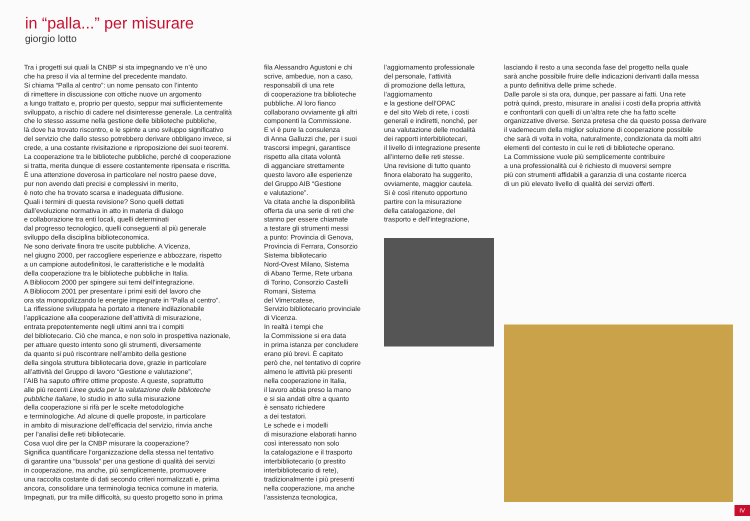in “palla...” per misurare
giorgio lotto
Tra i progetti sui quali la CNBP si sta impegnando ve n’è uno che ha preso il via al termine del precedente mandato. Si chiama “Palla al centro”: un nome pensato con l’intento di rimettere in discussione con ottiche nuove un argomento a lungo trattato e, proprio per questo, seppur mai sufficientemente sviluppato, a rischio di cadere nel disinteresse generale. La centralità che lo stesso assume nella gestione delle biblioteche pubbliche, là dove ha trovato riscontro, e le spinte a uno sviluppo significativo del servizio che dallo stesso potrebbero derivare obbligano invece, si crede, a una costante rivisitazione e riproposizione dei suoi teoremi. La cooperazione tra le biblioteche pubbliche, perché di cooperazione si tratta, merita dunque di essere costantemente ripensata e riscritta. È una attenzione doverosa in particolare nel nostro paese dove, pur non avendo dati precisi e complessivi in merito, è noto che ha trovato scarsa e inadeguata diffusione. Quali i termini di questa revisione? Sono quelli dettati dall’evoluzione normativa in atto in materia di dialogo e collaborazione tra enti locali, quelli determinati dal progresso tecnologico, quelli conseguenti al più generale sviluppo della disciplina biblioteconomica. Ne sono derivate finora tre uscite pubbliche. A Vicenza, nel giugno 2000, per raccogliere esperienze e abbozzare, rispetto a un campione autodefinitosi, le caratteristiche e le modalità della cooperazione tra le biblioteche pubbliche in Italia. A Bibliocom 2000 per spingere sui temi dell’integrazione. A Bibliocom 2001 per presentare i primi esiti del lavoro che ora sta monopolizzando le energie impegnate in “Palla al centro”. La riflessione sviluppata ha portato a ritenere indilazionabile l’applicazione alla cooperazione dell’attività di misurazione, entrata prepotentemente negli ultimi anni tra i compiti del bibliotecario. Ciò che manca, e non solo in prospettiva nazionale, per attuare questo intento sono gli strumenti, diversamente da quanto si può riscontrare nell’ambito della gestione della singola struttura bibliotecaria dove, grazie in particolare all’attività del Gruppo di lavoro “Gestione e valutazione”, l’AIB ha saputo offrire ottime proposte. A queste, soprattutto alle più recenti Linee guida per la valutazione delle biblioteche pubbliche italiane, lo studio in atto sulla misurazione della cooperazione si rifà per le scelte metodologiche e terminologiche. Ad alcune di quelle proposte, in particolare in ambito di misurazione dell’efficacia del servizio, rinvia anche per l’analisi delle reti bibliotecarie. Cosa vuol dire per la CNBP misurare la cooperazione? Significa quantificare l’organizzazione della stessa nel tentativo di garantire una “bussola” per una gestione di qualità dei servizi in cooperazione, ma anche, più semplicemente, promuovere una raccolta costante di dati secondo criteri normalizzati e, prima ancora, consolidare una terminologia tecnica comune in materia. Impegnati, pur tra mille difficoltà, su questo progetto sono in prima
fila Alessandro Agustoni e chi scrive, ambedue, non a caso, responsabili di una rete di cooperazione tra biblioteche pubbliche. Al loro fianco collaborano ovviamente gli altri componenti la Commissione. E vi è pure la consulenza di Anna Galluzzi che, per i suoi trascorsi impegni, garantisce rispetto alla citata volontà di agganciare strettamente questo lavoro alle esperienze del Gruppo AIB “Gestione e valutazione”. Va citata anche la disponibilità offerta da una serie di reti che stanno per essere chiamate a testare gli strumenti messi a punto: Provincia di Genova, Provincia di Ferrara, Consorzio Sistema bibliotecario Nord-Ovest Milano, Sistema di Abano Terme, Rete urbana di Torino, Consorzio Castelli Romani, Sistema del Vimercatese, Servizio bibliotecario provinciale di Vicenza. In realtà i tempi che la Commissione si era data in prima istanza per concludere erano più brevi. È capitato però che, nel tentativo di coprire almeno le attività più presenti nella cooperazione in Italia, il lavoro abbia preso la mano e si sia andati oltre a quanto è sensato richiedere a dei testatori. Le schede e i modelli di misurazione elaborati hanno così interessato non solo la catalogazione e il trasporto interbibliotecario (o prestito interbibliotecario di rete), tradizionalmente i più presenti nella cooperazione, ma anche l’assistenza tecnologica,
l’aggiornamento professionale del personale, l’attività di promozione della lettura, l’aggiornamento e la gestione dell’OPAC e del sito Web di rete, i costi generali e indiretti, nonché, per una valutazione delle modalità dei rapporti interbibliotecari, il livello di integrazione presente all’interno delle reti stesse. Una revisione di tutto quanto finora elaborato ha suggerito, ovviamente, maggior cautela. Si è così ritenuto opportuno partire con la misurazione della catalogazione, del trasporto e dell’integrazione,
lasciando il resto a una seconda fase del progetto nella quale sarà anche possibile fruire delle indicazioni derivanti dalla messa a punto definitiva delle prime schede. Dalle parole si sta ora, dunque, per passare ai fatti. Una rete potrà quindi, presto, misurare in analisi i costi della propria attività e confrontarli con quelli di un’altra rete che ha fatto scelte organizzative diverse. Senza pretesa che da questo possa derivare il vademecum della miglior soluzione di cooperazione possibile che sarà di volta in volta, naturalmente, condizionata da molti altri elementi del contesto in cui le reti di biblioteche operano. La Commissione vuole più semplicemente contribuire a una professionalità cui è richiesto di muoversi sempre più con strumenti affidabili a garanzia di una costante ricerca di un più elevato livello di qualità dei servizi offerti.
IV